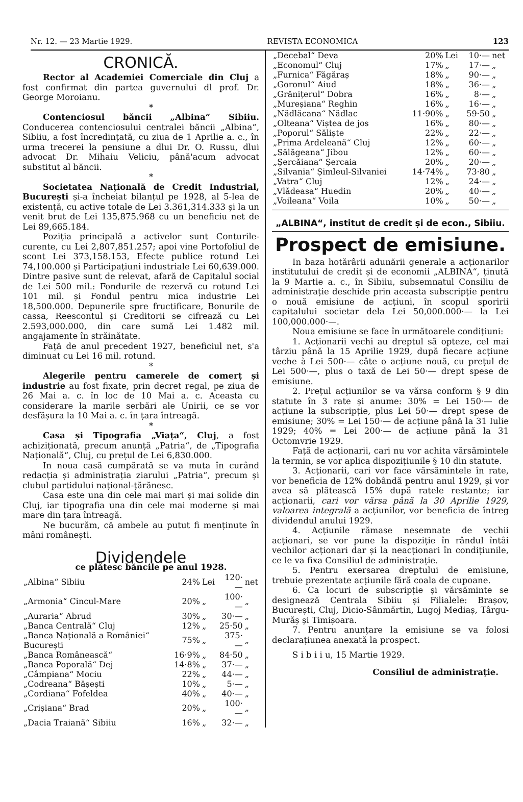Nr. 12. — 23 Martie 1929. REVISTA ECONOMICA 123
CRONICĂ.
Rector al Academiei Comerciale din Cluj a fost confirmat din partea guvernului dl prof. Dr. George Moroianu.
*
Contenciosul băncii „Albina“ Sibiiu. Conducerea contenciosului centralei băncii „Albina“, Sibiiu, a fost încredințată, cu ziua de 1 Aprilie a. c., în urma trecerei la pensiune a dlui Dr. O. Russu, dlui advocat Dr. Mihaiu Veliciu, până'acum advocat substitut al băncii.
*
Societatea Națională de Credit Industrial, București și-a încheiat bilanțul pe 1928, al 5-lea de existență, cu active totale de Lei 3.361,314.333 și la un venit brut de Lei 135,875.968 cu un beneficiu net de Lei 89,665.184.
Poziția principală a activelor sunt Conturile-curente, cu Lei 2,807,851.257; apoi vine Portofoliul de scont Lei 373,158.153, Efecte publice rotund Lei 74,100.000 și Participațiuni industriale Lei 60,639.000. Dintre pasive sunt de relevat, afară de Capitalul social de Lei 500 mil.: Fondurile de rezervă cu rotund Lei 101 mil. și Fondul pentru mica industrie Lei 18,500.000. Depunerile spre fructificare, Bonurile de cassa, Reescontul și Creditorii se cifrează cu Lei 2.593,000.000, din care sumă Lei 1.482 mil. angajamente în străinătate.
Față de anul precedent 1927, beneficiul net, s'a diminuat cu Lei 16 mil. rotund.
*
Alegerile pentru camerele de comerț și industrie au fost fixate, prin decret regal, pe ziua de 26 Mai a. c. în loc de 10 Mai a. c. Aceasta cu considerare la marile serbări ale Unirii, ce se vor desfășura la 10 Mai a. c. în țara întreagă.
*
Casa și Tipografia „Viața“, Cluj, a fost achiziționată, precum anunță „Patria“, de „Tipografia Națională“, Cluj, cu prețul de Lei 6,830.000.
In noua casă cumpărată se va muta în curând redacția și administrația ziarului „Patria“, precum și clubul partidului național-țărănesc.
Casa este una din cele mai mari și mai solide din Cluj, iar tipografia una din cele mai moderne și mai mare din țara întreagă.
Ne bucurăm, că ambele au putut fi menținute în mâni românești.
Dividendele
ce plătesc băncile pe anul 1928.
| „Albina“ Sibiiu | 24% | Lei | 120·— | net |
| „Armonia“ Cincul-Mare | 20% | „ | 100·— | „ |
| „Auraria“ Abrud | 30% | „ | 30·— | „ |
| „Banca Centrală“ Cluj | 12% | „ | 25·50 | „ |
| „Banca Națională a României“ București | 75% | „ | 375·— | „ |
| „Banca Românească“ | 16·9% | „ | 84·50 | „ |
| „Banca Poporală“ Dej | 14·8% | „ | 37·— | „ |
| „Câmpiana“ Mociu | 22% | „ | 44·— | „ |
| „Codreana“ Bășești | 10% | „ | 5·— | „ |
| „Cordiana“ Fofeldea | 40% | „ | 40·— | „ |
| „Crișiana“ Brad | 20% | „ | 100·— | „ |
| „Dacia Traiană“ Sibiiu | 16% | „ | 32·— | „ |
| „Decebal“ Deva | 20% | Lei | 10·— | net |
| „Economul“ Cluj | 17% | „ | 17·— | „ |
| „Furnica“ Făgăraș | 18% | „ | 90·— | „ |
| „Goronul“ Aiud | 18% | „ | 36·— | „ |
| „Grănițerul“ Dobra | 16% | „ | 8·— | „ |
| „Mureșiana“ Reghin | 16% | „ | 16·— | „ |
| „Nădlăcana“ Nădlac | 11·90% | „ | 59·50 | „ |
| „Olteana“ Viștea de jos | 16% | „ | 80·— | „ |
| „Poporul“ Săliște | 22% | „ | 22·— | „ |
| „Prima Ardeleană“ Cluj | 12% | „ | 60·— | „ |
| „Sălăgeana“ Jibou | 12% | „ | 60·— | „ |
| „Șercăiana“ Șercaia | 20% | „ | 20·— | „ |
| „Silvania“ Șimleul-Silvaniei | 14·74% | „ | 73·80 | „ |
| „Vatra“ Cluj | 12% | „ | 24·— | „ |
| „Vlădeasa“ Huedin | 20% | „ | 40·— | „ |
| „Voileana“ Voila | 10% | „ | 50·— | „ |
„ALBINA“, institut de credit și de econ., Sibiiu.
Prospect de emisiune.
In baza hotărârii adunării generale a acționarilor institutului de credit și de economii „ALBINA“, ținută la 9 Martie a. c., în Sibiiu, subsemnatul Consiliu de administrație deschide prin aceasta subscripție pentru o nouă emisiune de acțiuni, în scopul sporirii capitalului societar dela Lei 50,000.000·— la Lei 100,000.000·—.
Noua emisiune se face în următoarele condițiuni:
1. Acționarii vechi au dreptul să opteze, cel mai târziu până la 15 Aprilie 1929, după fiecare acțiune veche à Lei 500·— câte o acțiune nouă, cu prețul de Lei 500·—, plus o taxă de Lei 50·— drept spese de emisiune.
2. Prețul acțiunilor se va vărsa conform § 9 din statute în 3 rate și anume: 30% = Lei 150·— de acțiune la subscripție, plus Lei 50·— drept spese de emisiune; 30% = Lei 150·— de acțiune până la 31 Iulie 1929; 40% = Lei 200·— de acțiune până la 31 Octomvrie 1929.
Față de acționarii, cari nu vor achita vărsămintele la termin, se vor aplica dispozițiunile § 10 din statute.
3. Acționarii, cari vor face vărsămintele în rate, vor beneficia de 12% dobândă pentru anul 1929, și vor avea să plătească 15% după ratele restante; iar acționarii, cari vor vărsa până la 30 Aprilie 1929, valoarea integrală a acțiunilor, vor beneficia de întreg dividendul anului 1929.
4. Acțiunile rămase nesemnate de vechii acționari, se vor pune la dispoziție în rândul întâi vechilor acționari dar și la neacționari în condițiunile, ce le va fixa Consiliul de administrație.
5. Pentru exersarea dreptului de emisiune, trebuie prezentate acțiunile fără coala de cupoane.
6. Ca locuri de subscripție și vărsăminte se designează Centrala Sibiiu și Filialele: Brașov, București, Cluj, Dicio-Sânmărtin, Lugoj Mediaș, Târgu-Murăș și Timișoara.
7. Pentru anunțare la emisiune se va folosi declarațiunea anexată la prospect.
S i b i i u, 15 Martie 1929.
Consiliul de administrație.